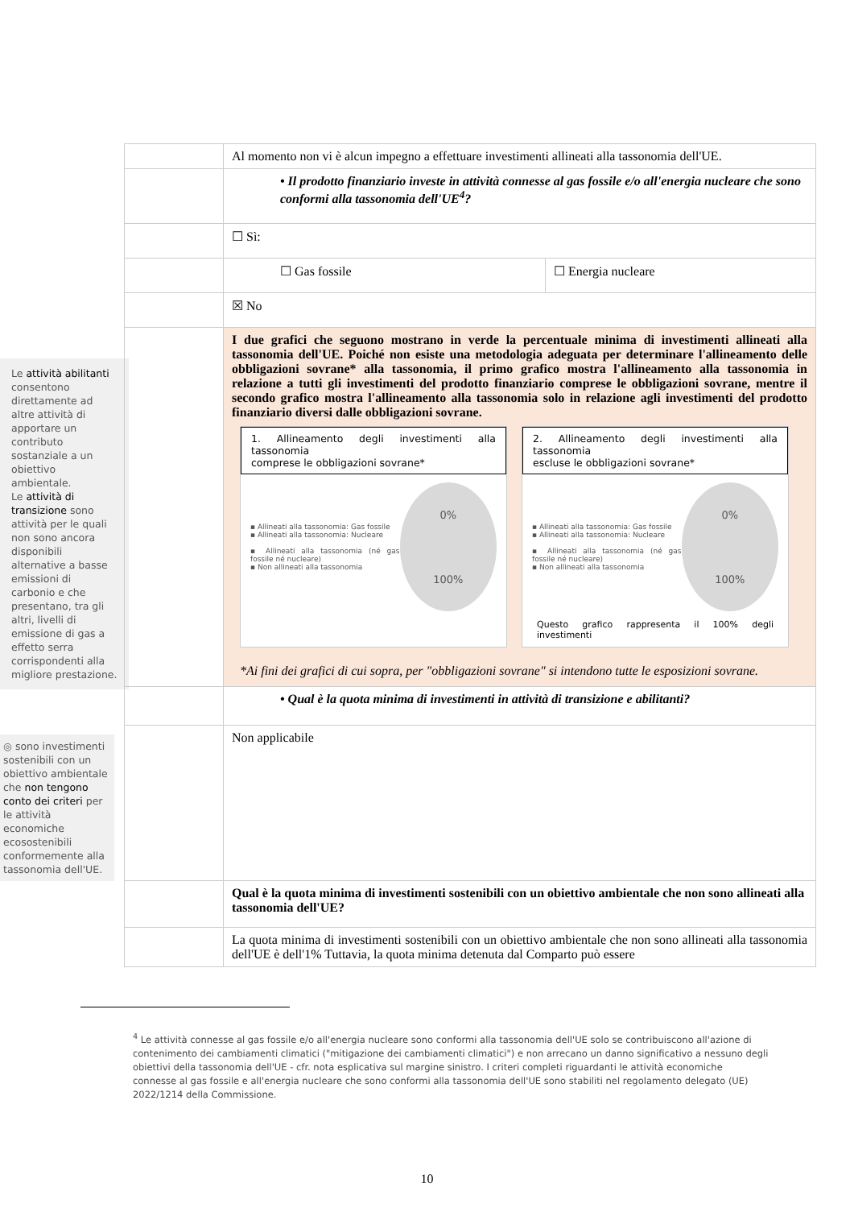Le attività abilitanti consentono direttamente ad altre attività di apportare un contributo sostanziale a un obiettivo ambientale.
Le attività di transizione sono attività per le quali non sono ancora disponibili alternative a basse emissioni di carbonio e che presentano, tra gli altri, livelli di emissione di gas a effetto serra corrispondenti alla migliore prestazione.
◎ sono investimenti sostenibili con un obiettivo ambientale che non tengono conto dei criteri per le attività economiche ecosostenibili conformemente alla tassonomia dell'UE.
| | Al momento non vi è alcun impegno a effettuare investimenti allineati alla tassonomia dell'UE. | |
| | • Il prodotto finanziario investe in attività connesse al gas fossile e/o all'energia nucleare che sono conformi alla tassonomia dell'UE<sup>4</sup>? | |
| | ☐ Sì: | |
| | ☐ Gas fossile | ☐ Energia nucleare |
| | ☒ No | |
| | I due grafici che seguono mostrano in verde la percentuale minima di investimenti allineati alla tassonomia dell'UE. Poiché non esiste una metodologia adeguata per determinare l'allineamento delle obbligazioni sovrane* alla tassonomia, il primo grafico mostra l'allineamento alla tassonomia in relazione a tutti gli investimenti del prodotto finanziario comprese le obbligazioni sovrane, mentre il secondo grafico mostra l'allineamento alla tassonomia solo in relazione agli investimenti del prodotto finanziario diversi dalle obbligazioni sovrane. 1. Allineamento degli investimenti alla tassonomia comprese le obbligazioni sovrane* ▪ Allineati alla tassonomia: Gas fossile ▪ Allineati alla tassonomia: Nucleare ▪ Allineati alla tassonomia (né gas fossile né nucleare) ▪ Non allineati alla tassonomia 0% 100% 2. Allineamento degli investimenti alla tassonomia escluse le obbligazioni sovrane* ▪ Allineati alla tassonomia: Gas fossile ▪ Allineati alla tassonomia: Nucleare ▪ Allineati alla tassonomia (né gas fossile né nucleare) ▪ Non allineati alla tassonomia 0% 100% Questo grafico rappresenta il 100% degli investimenti *Ai fini dei grafici di cui sopra, per "obbligazioni sovrane" si intendono tutte le esposizioni sovrane. | |
| | • Qual è la quota minima di investimenti in attività di transizione e abilitanti? | |
| | Non applicabile | |
| | Qual è la quota minima di investimenti sostenibili con un obiettivo ambientale che non sono allineati alla tassonomia dell'UE? | |
| | La quota minima di investimenti sostenibili con un obiettivo ambientale che non sono allineati alla tassonomia dell'UE è dell'1% Tuttavia, la quota minima detenuta dal Comparto può essere | |
<sup>4</sup> Le attività connesse al gas fossile e/o all'energia nucleare sono conformi alla tassonomia dell'UE solo se contribuiscono all'azione di contenimento dei cambiamenti climatici ("mitigazione dei cambiamenti climatici") e non arrecano un danno significativo a nessuno degli obiettivi della tassonomia dell'UE - cfr. nota esplicativa sul margine sinistro. I criteri completi riguardanti le attività economiche connesse al gas fossile e all'energia nucleare che sono conformi alla tassonomia dell'UE sono stabiliti nel regolamento delegato (UE) 2022/1214 della Commissione.
10